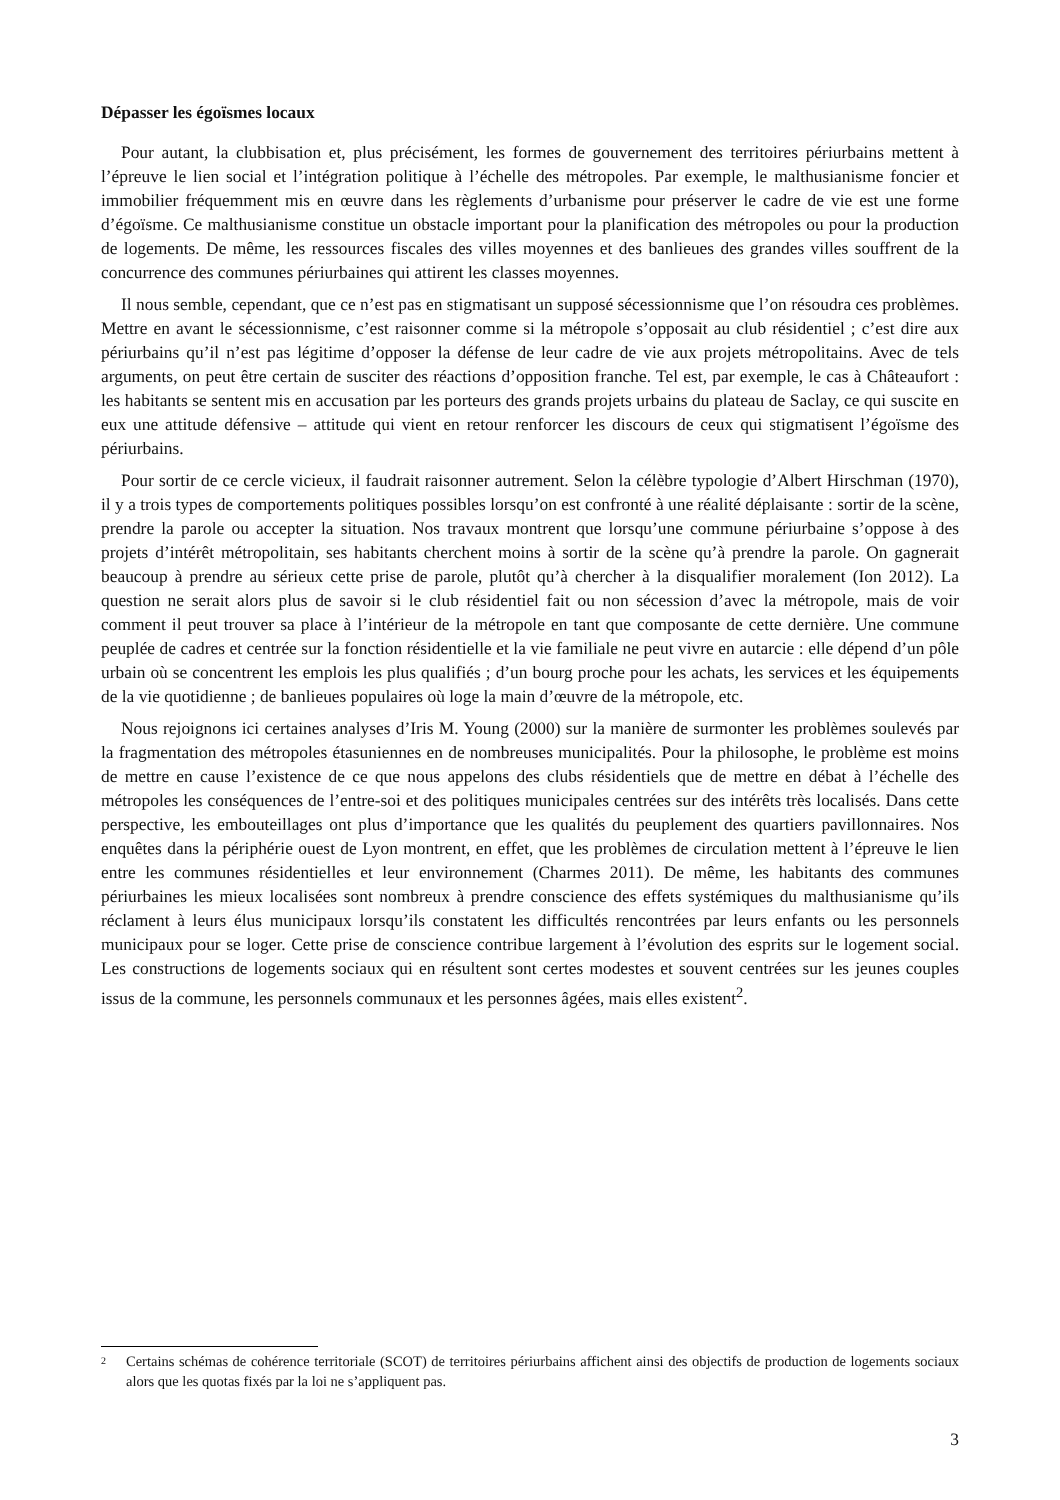Dépasser les égoïsmes locaux
Pour autant, la clubbisation et, plus précisément, les formes de gouvernement des territoires périurbains mettent à l’épreuve le lien social et l’intégration politique à l’échelle des métropoles. Par exemple, le malthusianisme foncier et immobilier fréquemment mis en œuvre dans les règlements d’urbanisme pour préserver le cadre de vie est une forme d’égoïsme. Ce malthusianisme constitue un obstacle important pour la planification des métropoles ou pour la production de logements. De même, les ressources fiscales des villes moyennes et des banlieues des grandes villes souffrent de la concurrence des communes périurbaines qui attirent les classes moyennes.
Il nous semble, cependant, que ce n’est pas en stigmatisant un supposé sécessionnisme que l’on résoudra ces problèmes. Mettre en avant le sécessionnisme, c’est raisonner comme si la métropole s’opposait au club résidentiel ; c’est dire aux périurbains qu’il n’est pas légitime d’opposer la défense de leur cadre de vie aux projets métropolitains. Avec de tels arguments, on peut être certain de susciter des réactions d’opposition franche. Tel est, par exemple, le cas à Châteaufort : les habitants se sentent mis en accusation par les porteurs des grands projets urbains du plateau de Saclay, ce qui suscite en eux une attitude défensive – attitude qui vient en retour renforcer les discours de ceux qui stigmatisent l’égoïsme des périurbains.
Pour sortir de ce cercle vicieux, il faudrait raisonner autrement. Selon la célèbre typologie d’Albert Hirschman (1970), il y a trois types de comportements politiques possibles lorsqu’on est confronté à une réalité déplaisante : sortir de la scène, prendre la parole ou accepter la situation. Nos travaux montrent que lorsqu’une commune périurbaine s’oppose à des projets d’intérêt métropolitain, ses habitants cherchent moins à sortir de la scène qu’à prendre la parole. On gagnerait beaucoup à prendre au sérieux cette prise de parole, plutôt qu’à chercher à la disqualifier moralement (Ion 2012). La question ne serait alors plus de savoir si le club résidentiel fait ou non sécession d’avec la métropole, mais de voir comment il peut trouver sa place à l’intérieur de la métropole en tant que composante de cette dernière. Une commune peuplée de cadres et centrée sur la fonction résidentielle et la vie familiale ne peut vivre en autarcie : elle dépend d’un pôle urbain où se concentrent les emplois les plus qualifiés ; d’un bourg proche pour les achats, les services et les équipements de la vie quotidienne ; de banlieues populaires où loge la main d’œuvre de la métropole, etc.
Nous rejoignons ici certaines analyses d’Iris M. Young (2000) sur la manière de surmonter les problèmes soulevés par la fragmentation des métropoles étasuniennes en de nombreuses municipalités. Pour la philosophe, le problème est moins de mettre en cause l’existence de ce que nous appelons des clubs résidentiels que de mettre en débat à l’échelle des métropoles les conséquences de l’entre-soi et des politiques municipales centrées sur des intérêts très localisés. Dans cette perspective, les embouteillages ont plus d’importance que les qualités du peuplement des quartiers pavillonnaires. Nos enquêtes dans la périphérie ouest de Lyon montrent, en effet, que les problèmes de circulation mettent à l’épreuve le lien entre les communes résidentielles et leur environnement (Charmes 2011). De même, les habitants des communes périurbaines les mieux localisées sont nombreux à prendre conscience des effets systémiques du malthusianisme qu’ils réclament à leurs élus municipaux lorsqu’ils constatent les difficultés rencontrées par leurs enfants ou les personnels municipaux pour se loger. Cette prise de conscience contribue largement à l’évolution des esprits sur le logement social. Les constructions de logements sociaux qui en résultent sont certes modestes et souvent centrées sur les jeunes couples issus de la commune, les personnels communaux et les personnes âgées, mais elles existent<sup>2</sup>.
2 Certains schémas de cohérence territoriale (SCOT) de territoires périurbains affichent ainsi des objectifs de production de logements sociaux alors que les quotas fixés par la loi ne s’appliquent pas.
3